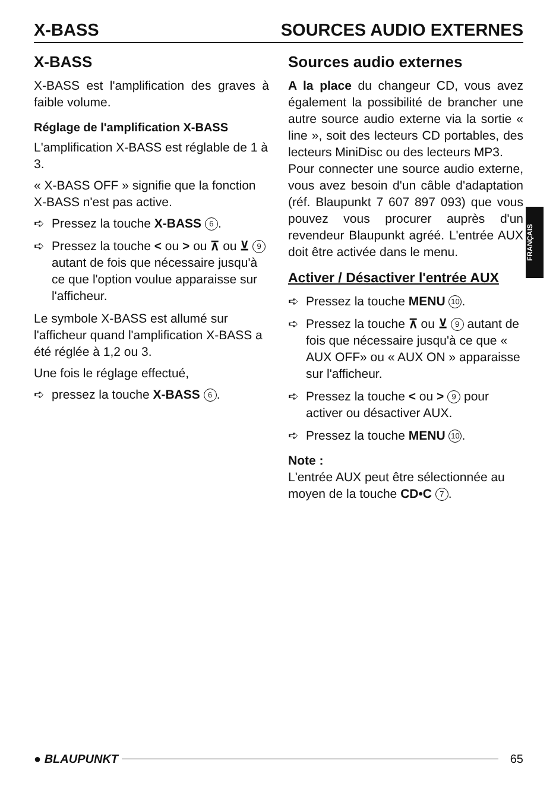X-BASS SOURCES AUDIO EXTERNES
X-BASS
X-BASS est l'amplification des graves à faible volume.
Réglage de l'amplification X-BASS
L'amplification X-BASS est réglable de 1 à 3.
« X-BASS OFF » signifie que la fonction X-BASS n'est pas active.
➪ Pressez la touche X-BASS 6.
➪ Pressez la touche < ou > ou ⊼ ou ⊻ 9 autant de fois que nécessaire jusqu'à ce que l'option voulue apparaisse sur l'afficheur.
Le symbole X-BASS est allumé sur l'afficheur quand l'amplification X-BASS a été réglée à 1,2 ou 3.
Une fois le réglage effectué,
➪ pressez la touche X-BASS 6.
Sources audio externes
A la place du changeur CD, vous avez également la possibilité de brancher une autre source audio externe via la sortie « line », soit des lecteurs CD portables, des lecteurs MiniDisc ou des lecteurs MP3.
Pour connecter une source audio externe, vous avez besoin d'un câble d'adaptation (réf. Blaupunkt 7 607 897 093) que vous pouvez vous procurer auprès d'un revendeur Blaupunkt agréé. L'entrée AUX doit être activée dans le menu.
Activer / Désactiver l'entrée AUX
➪ Pressez la touche MENU 10.
➪ Pressez la touche ⊼ ou ⊻ 9 autant de fois que nécessaire jusqu'à ce que « AUX OFF» ou « AUX ON » apparaisse sur l'afficheur.
➪ Pressez la touche < ou > 9 pour activer ou désactiver AUX.
➪ Pressez la touche MENU 10.
Note :
L'entrée AUX peut être sélectionnée au moyen de la touche CD•C 7.
FRANÇAIS
● BLAUPUNKT 65